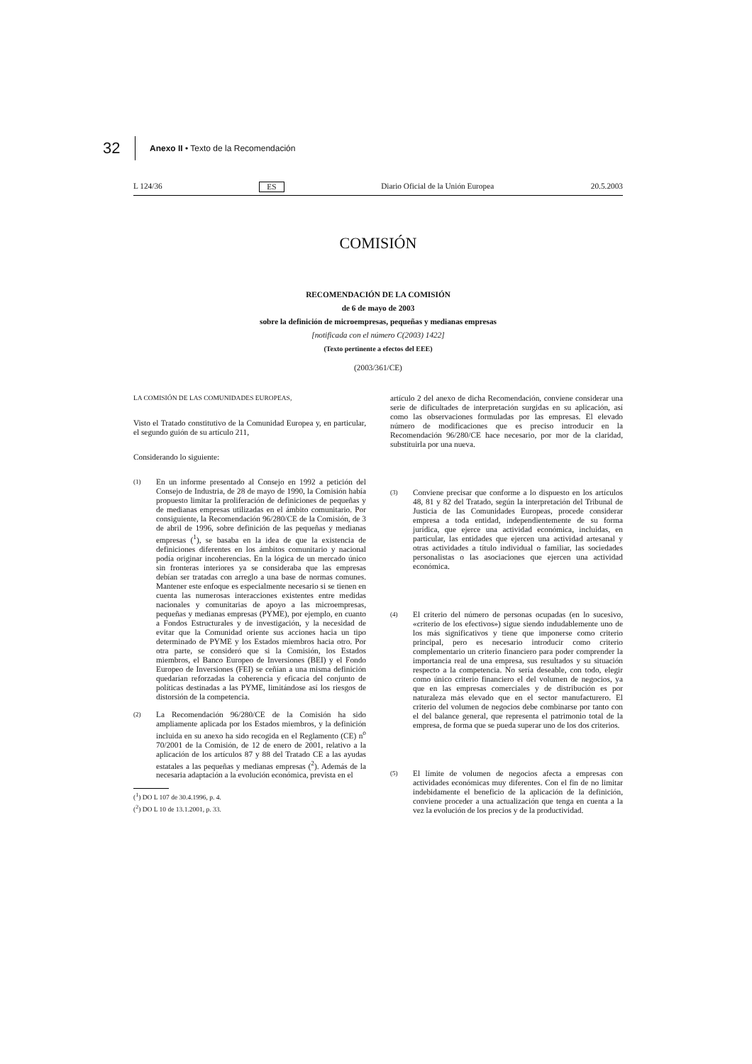32
Anexo II • Texto de la Recomendación
L 124/36 ES Diario Oficial de la Unión Europea 20.5.2003
COMISIÓN
RECOMENDACIÓN DE LA COMISIÓN
de 6 de mayo de 2003
sobre la definición de microempresas, pequeñas y medianas empresas
[notificada con el número C(2003) 1422]
(Texto pertinente a efectos del EEE)
(2003/361/CE)
LA COMISIÓN DE LAS COMUNIDADES EUROPEAS,
Visto el Tratado constitutivo de la Comunidad Europea y, en particular, el segundo guión de su artículo 211,
Considerando lo siguiente:
(1)
En un informe presentado al Consejo en 1992 a petición del Consejo de Industria, de 28 de mayo de 1990, la Comisión había propuesto limitar la proliferación de definiciones de pequeñas y de medianas empresas utilizadas en el ámbito comunitario. Por consiguiente, la Recomendación 96/280/CE de la Comisión, de 3 de abril de 1996, sobre definición de las pequeñas y medianas empresas (<sup>1</sup>), se basaba en la idea de que la existencia de definiciones diferentes en los ámbitos comunitario y nacional podía originar incoherencias. En la lógica de un mercado único sin fronteras interiores ya se consideraba que las empresas debían ser tratadas con arreglo a una base de normas comunes. Mantener este enfoque es especialmente necesario si se tienen en cuenta las numerosas interacciones existentes entre medidas nacionales y comunitarias de apoyo a las microempresas, pequeñas y medianas empresas (PYME), por ejemplo, en cuanto a Fondos Estructurales y de investigación, y la necesidad de evitar que la Comunidad oriente sus acciones hacia un tipo determinado de PYME y los Estados miembros hacia otro. Por otra parte, se consideró que si la Comisión, los Estados miembros, el Banco Europeo de Inversiones (BEI) y el Fondo Europeo de Inversiones (FEI) se ceñían a una misma definición quedarían reforzadas la coherencia y eficacia del conjunto de políticas destinadas a las PYME, limitándose así los riesgos de distorsión de la competencia.
(2)
La Recomendación 96/280/CE de la Comisión ha sido ampliamente aplicada por los Estados miembros, y la definición incluida en su anexo ha sido recogida en el Reglamento (CE) n<sup>o</sup> 70/2001 de la Comisión, de 12 de enero de 2001, relativo a la aplicación de los artículos 87 y 88 del Tratado CE a las ayudas estatales a las pequeñas y medianas empresas (<sup>2</sup>). Además de la necesaria adaptación a la evolución económica, prevista en el
(<sup>1</sup>) DO L 107 de 30.4.1996, p. 4.
(<sup>2</sup>) DO L 10 de 13.1.2001, p. 33.
artículo 2 del anexo de dicha Recomendación, conviene considerar una serie de dificultades de interpretación surgidas en su aplicación, así como las observaciones formuladas por las empresas. El elevado número de modificaciones que es preciso introducir en la Recomendación 96/280/CE hace necesario, por mor de la claridad, substituirla por una nueva.
(3)
Conviene precisar que conforme a lo dispuesto en los artículos 48, 81 y 82 del Tratado, según la interpretación del Tribunal de Justicia de las Comunidades Europeas, procede considerar empresa a toda entidad, independientemente de su forma jurídica, que ejerce una actividad económica, incluidas, en particular, las entidades que ejercen una actividad artesanal y otras actividades a título individual o familiar, las sociedades personalistas o las asociaciones que ejercen una actividad económica.
(4)
El criterio del número de personas ocupadas (en lo sucesivo, «criterio de los efectivos») sigue siendo indudablemente uno de los más significativos y tiene que imponerse como criterio principal, pero es necesario introducir como criterio complementario un criterio financiero para poder comprender la importancia real de una empresa, sus resultados y su situación respecto a la competencia. No sería deseable, con todo, elegir como único criterio financiero el del volumen de negocios, ya que en las empresas comerciales y de distribución es por naturaleza más elevado que en el sector manufacturero. El criterio del volumen de negocios debe combinarse por tanto con el del balance general, que representa el patrimonio total de la empresa, de forma que se pueda superar uno de los dos criterios.
(5)
El límite de volumen de negocios afecta a empresas con actividades económicas muy diferentes. Con el fin de no limitar indebidamente el beneficio de la aplicación de la definición, conviene proceder a una actualización que tenga en cuenta a la vez la evolución de los precios y de la productividad.